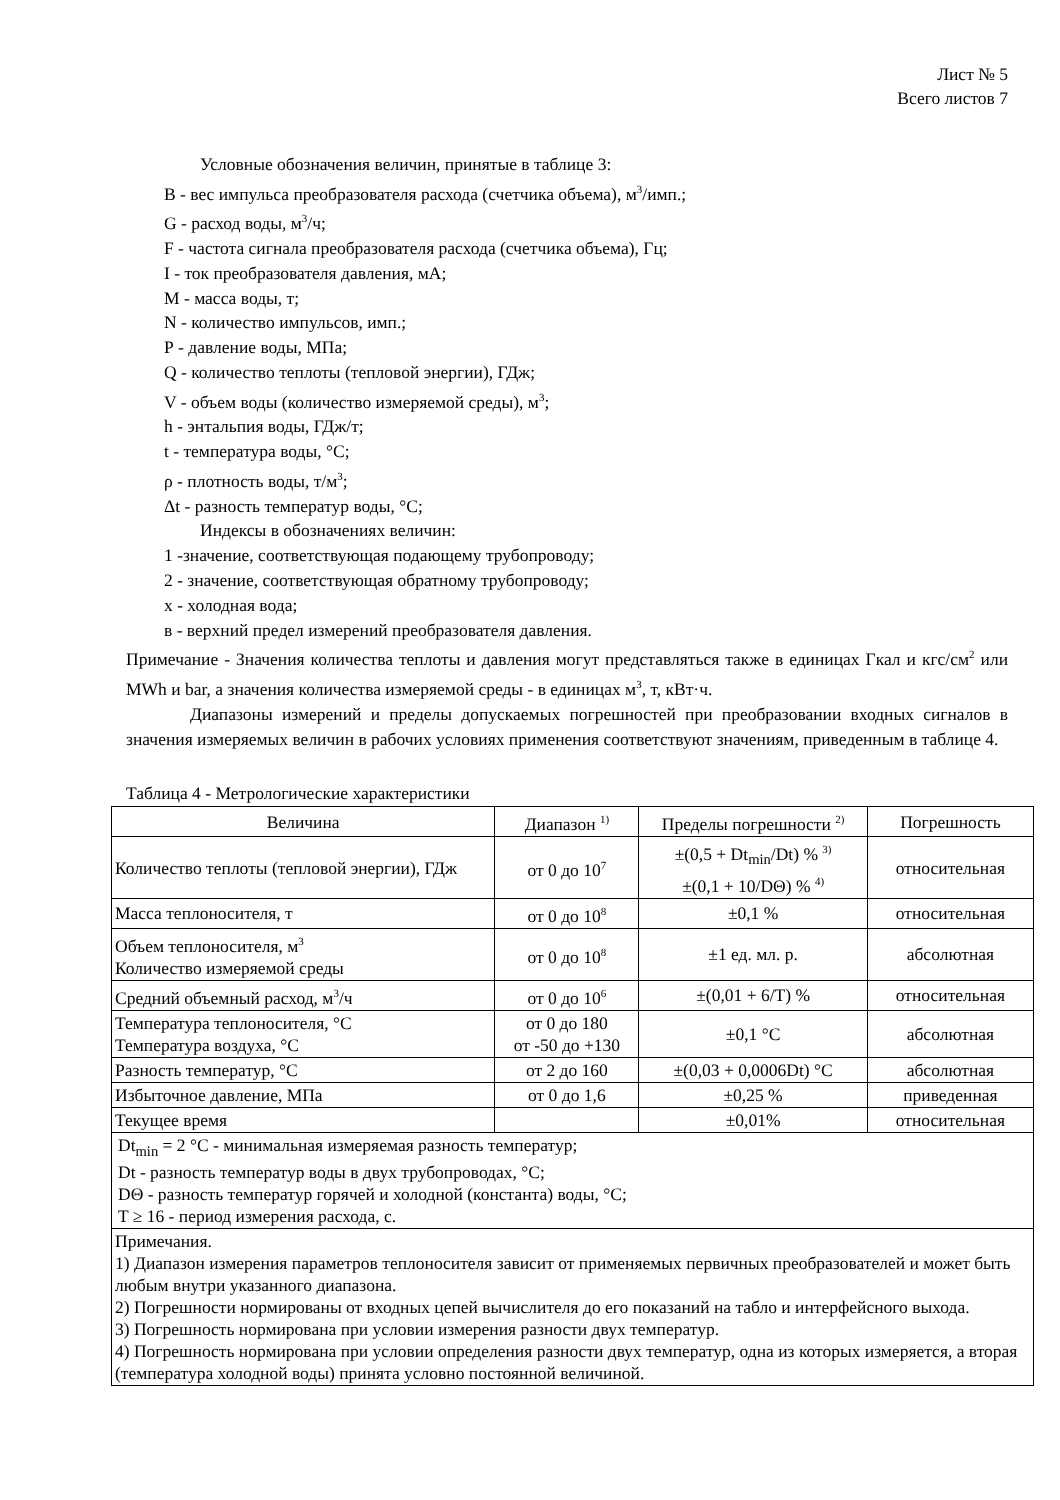Лист № 5
Всего листов 7
Условные обозначения величин, принятые в таблице 3:
B - вес импульса преобразователя расхода (счетчика объема), м<sup>3</sup>/имп.;
G - расход воды, м<sup>3</sup>/ч;
F - частота сигнала преобразователя расхода (счетчика объема), Гц;
I - ток преобразователя давления, мА;
М - масса воды, т;
N - количество импульсов, имп.;
Р - давление воды, МПа;
Q - количество теплоты (тепловой энергии), ГДж;
V - объем воды (количество измеряемой среды), м<sup>3</sup>;
h - энтальпия воды, ГДж/т;
t - температура воды, °С;
ρ - плотность воды, т/м<sup>3</sup>;
Δt - разность температур воды, °С;
Индексы в обозначениях величин:
1 -значение, соответствующая подающему трубопроводу;
2 - значение, соответствующая обратному трубопроводу;
х - холодная вода;
в - верхний предел измерений преобразователя давления.
Примечание - Значения количества теплоты и давления могут представляться также в единицах Гкал и кгс/см<sup>2</sup> или MWh и bar, а значения количества измеряемой среды - в единицах м<sup>3</sup>, т, кВт·ч.
Диапазоны измерений и пределы допускаемых погрешностей при преобразовании входных сигналов в значения измеряемых величин в рабочих условиях применения соответствуют значениям, приведенным в таблице 4.
Таблица 4 - Метрологические характеристики
| Величина | Диапазон <sup>1)</sup> | Пределы погрешности <sup>2)</sup> | Погрешность |
| --- | --- | --- | --- |
| Количество теплоты (тепловой энергии), ГДж | от 0 до 10<sup>7</sup> | ±(0,5 + Dt<sub>min</sub>/Dt) % <sup>3)</sup> ±(0,1 + 10/DΘ) % <sup>4)</sup> | относительная |
| Масса теплоносителя, т | от 0 до 10<sup>8</sup> | ±0,1 % | относительная |
| Объем теплоносителя, м<sup>3</sup> Количество измеряемой среды | от 0 до 10<sup>8</sup> | ±1 ед. мл. р. | абсолютная |
| Средний объемный расход, м<sup>3</sup>/ч | от 0 до 10<sup>6</sup> | ±(0,01 + 6/T) % | относительная |
| Температура теплоносителя, °С Температура воздуха, °С | от 0 до 180 от -50 до +130 | ±0,1 °С | абсолютная |
| Разность температур, °С | от 2 до 160 | ±(0,03 + 0,0006Dt) °С | абсолютная |
| Избыточное давление, МПа | от 0 до 1,6 | ±0,25 % | приведенная |
| Текущее время | | ±0,01% | относительная |
| Dt<sub>min</sub> = 2 °С - минимальная измеряемая разность температур; Dt - разность температур воды в двух трубопроводах, °С; DΘ - разность температур горячей и холодной (константа) воды, °С; T ≥ 16 - период измерения расхода, с. | | | |
| Примечания. 1) Диапазон измерения параметров теплоносителя зависит от применяемых первичных преобразователей и может быть любым внутри указанного диапазона. 2) Погрешности нормированы от входных цепей вычислителя до его показаний на табло и интерфейсного выхода. 3) Погрешность нормирована при условии измерения разности двух температур. 4) Погрешность нормирована при условии определения разности двух температур, одна из которых измеряется, а вторая (температура холодной воды) принята условно постоянной величиной. | | | |